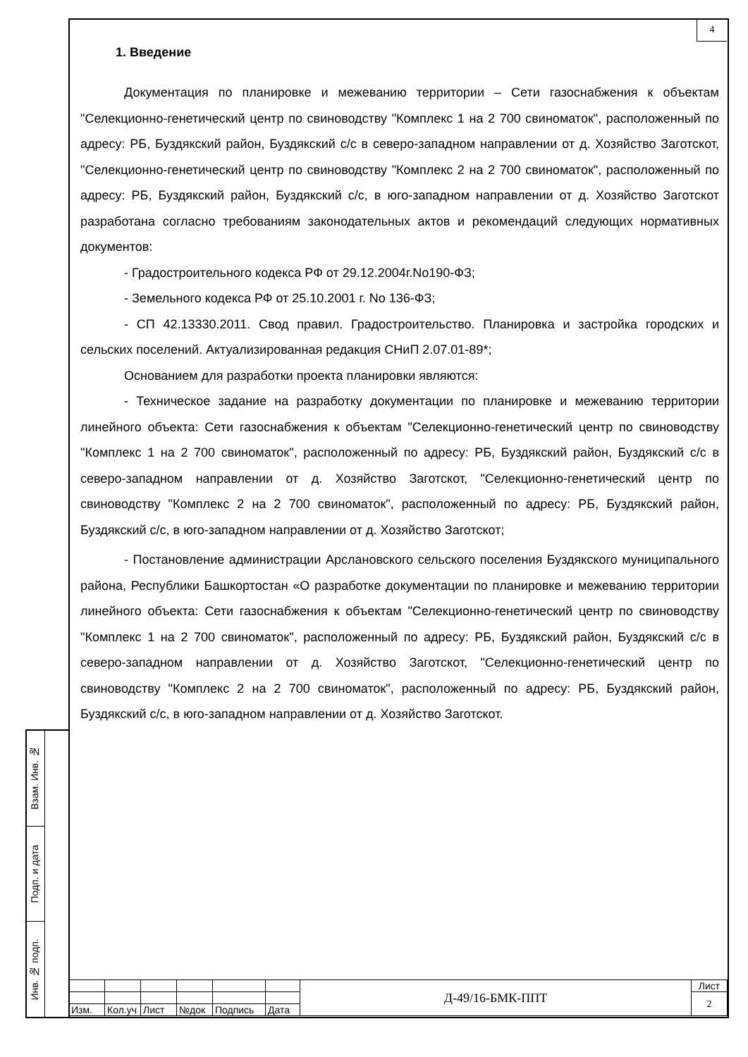4
Взам. Инв. №
Подп. и дата
Инв. № подп.
1. Введение
Документация по планировке и межеванию территории – Сети газоснабжения к объектам "Селекционно-генетический центр по свиноводству "Комплекс 1 на 2 700 свиноматок", расположенный по адресу: РБ, Буздякский район, Буздякский с/с в северо-западном направлении от д. Хозяйство Заготскот, "Селекционно-генетический центр по свиноводству "Комплекс 2 на 2 700 свиноматок", расположенный по адресу: РБ, Буздякский район, Буздякский с/с, в юго-западном направлении от д. Хозяйство Заготскот разработана согласно требованиям законодательных актов и рекомендаций следующих нормативных документов:
- Градостроительного кодекса РФ от 29.12.2004г.No190-ФЗ;
- Земельного кодекса РФ от 25.10.2001 г. No 136-ФЗ;
- СП 42.13330.2011. Свод правил. Градостроительство. Планировка и застройка городских и сельских поселений. Актуализированная редакция СНиП 2.07.01-89*;
Основанием для разработки проекта планировки являются:
- Техническое задание на разработку документации по планировке и межеванию территории линейного объекта: Сети газоснабжения к объектам "Селекционно-генетический центр по свиноводству "Комплекс 1 на 2 700 свиноматок", расположенный по адресу: РБ, Буздякский район, Буздякский с/с в северо-западном направлении от д. Хозяйство Заготскот, "Селекционно-генетический центр по свиноводству "Комплекс 2 на 2 700 свиноматок", расположенный по адресу: РБ, Буздякский район, Буздякский с/с, в юго-западном направлении от д. Хозяйство Заготскот;
- Постановление администрации Арслановского сельского поселения Буздякского муниципального района, Республики Башкортостан «О разработке документации по планировке и межеванию территории линейного объекта: Сети газоснабжения к объектам "Селекционно-генетический центр по свиноводству "Комплекс 1 на 2 700 свиноматок", расположенный по адресу: РБ, Буздякский район, Буздякский с/с в северо-западном направлении от д. Хозяйство Заготскот, "Селекционно-генетический центр по свиноводству "Комплекс 2 на 2 700 свиноматок", расположенный по адресу: РБ, Буздякский район, Буздякский с/с, в юго-западном направлении от д. Хозяйство Заготскот.
| | | | | | | Д-49/16-БМК-ППТ | Лист |
| | | | | | | | 2 |
| Изм. | Кол.уч | Лист | №док | Подпись | Дата | | |